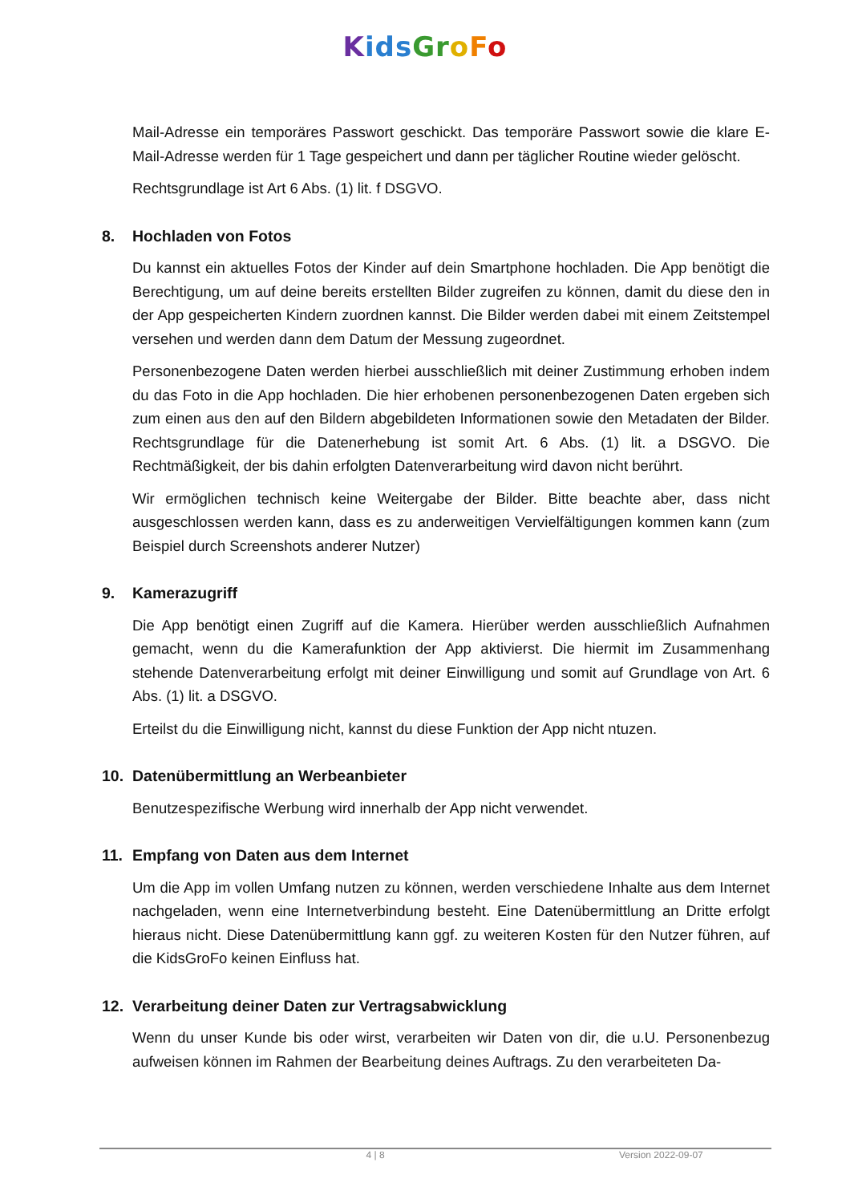Kids Gr oFo
Mail-Adresse ein temporäres Passwort geschickt. Das temporäre Passwort sowie die kla­re E-Mail-Adresse werden für 1 Tage gespeichert und dann per täglicher Routine wieder gelöscht.
Rechtsgrundlage ist Art 6 Abs. (1) lit. f DSGVO.
8. Hochladen von Fotos
Du kannst ein aktuelles Fotos der Kinder auf dein Smartphone hochladen. Die App benö­tigt die Berechtigung, um auf deine bereits erstellten Bilder zugreifen zu können, damit du diese den in der App gespeicherten Kindern zuordnen kannst. Die Bilder werden dabei mit einem Zeitstempel versehen und werden dann dem Datum der Messung zugeordnet.
Personenbezogene Daten werden hierbei ausschließlich mit deiner Zustimmung erhoben indem du das Foto in die App hochladen. Die hier erhobenen personenbezogenen Daten ergeben sich zum einen aus den auf den Bildern abgebildeten Informationen sowie den Metadaten der Bilder. Rechtsgrundlage für die Datenerhebung ist somit Art. 6 Abs. (1) lit. a DSGVO. Die Rechtmäßigkeit, der bis dahin erfolgten Datenverarbeitung wird davon nicht berührt.
Wir ermöglichen technisch keine Weitergabe der Bilder. Bitte beachte aber, dass nicht ausgeschlossen werden kann, dass es zu anderweitigen Vervielfältigungen kommen kann (zum Beispiel durch Screenshots anderer Nutzer)
9. Kamerazugriff
Die App benötigt einen Zugriff auf die Kamera. Hierüber werden ausschließlich Aufnahmen gemacht, wenn du die Kamerafunktion der App aktivierst. Die hiermit im Zusammenhang stehende Datenverarbeitung erfolgt mit deiner Einwilligung und somit auf Grundlage von Art. 6 Abs. (1) lit. a DSGVO.
Erteilst du die Einwilligung nicht, kannst du diese Funktion der App nicht ntuzen.
10. Datenübermittlung an Werbeanbieter
Benutzespezifische Werbung wird innerhalb der App nicht verwendet.
11. Empfang von Daten aus dem Internet
Um die App im vollen Umfang nutzen zu können, werden verschiedene Inhalte aus dem In­ternet nachgeladen, wenn eine Internetverbindung besteht. Eine Datenübermittlung an Dritte erfolgt hieraus nicht. Diese Datenübermittlung kann ggf. zu weiteren Kosten für den Nutzer führen, auf die KidsGroFo keinen Einfluss hat.
12. Verarbeitung deiner Daten zur Vertragsabwicklung
Wenn du unser Kunde bis oder wirst, verarbeiten wir Daten von dir, die u.U. Personenbezug aufweisen können im Rahmen der Bearbeitung deines Auftrags. Zu den verarbeiteten Da-
4 | 8 Version 2022-09-07